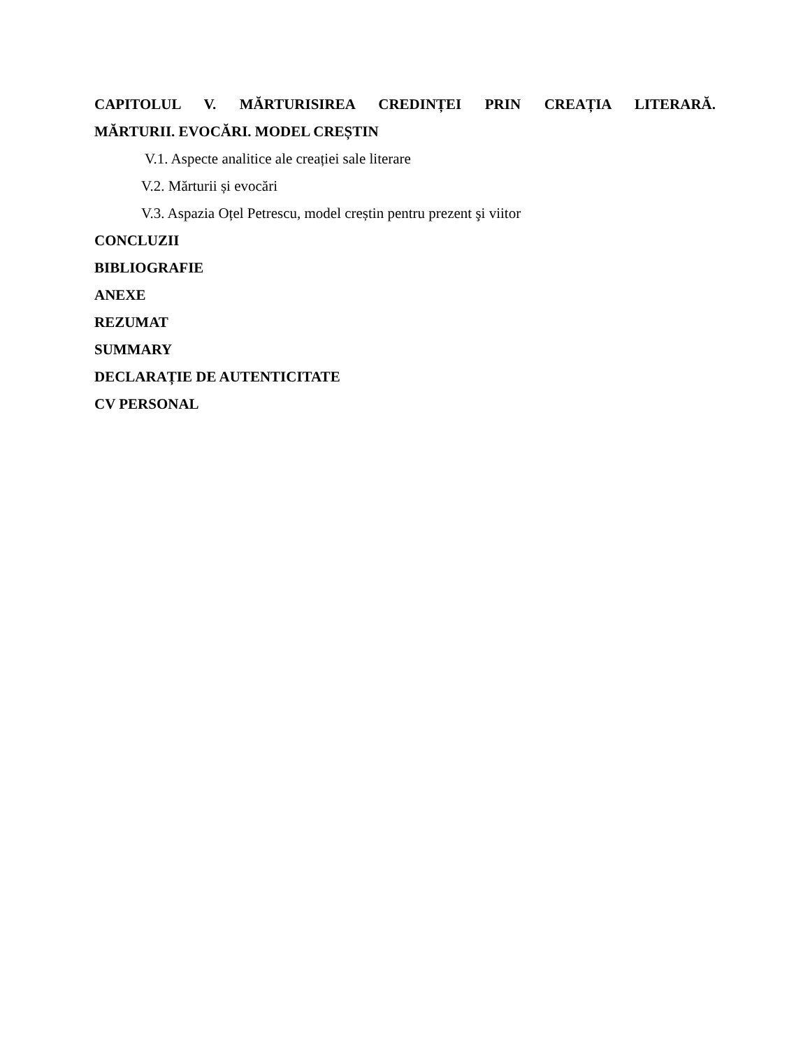CAPITOLUL V. MĂRTURISIREA CREDINȚEI PRIN CREAȚIA LITERARĂ.
MĂRTURII. EVOCĂRI. MODEL CREȘTIN
V.1. Aspecte analitice ale creației sale literare
V.2. Mărturii și evocări
V.3. Aspazia Oțel Petrescu, model creștin pentru prezent şi viitor
CONCLUZII
BIBLIOGRAFIE
ANEXE
REZUMAT
SUMMARY
DECLARAȚIE DE AUTENTICITATE
CV PERSONAL